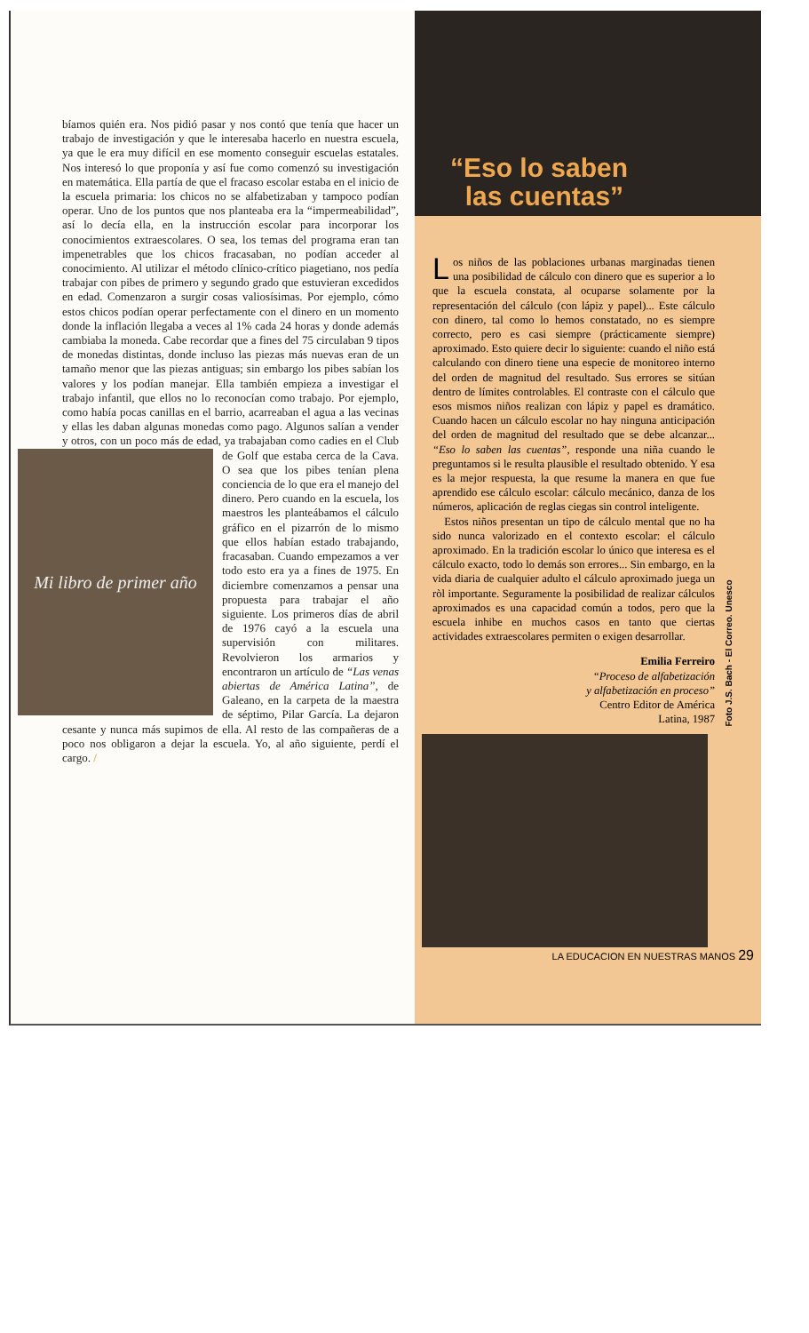bíamos quién era. Nos pidió pasar y nos contó que tenía que hacer un trabajo de investigación y que le interesaba hacerlo en nuestra escuela, ya que le era muy difícil en ese momento conseguir escuelas estatales. Nos interesó lo que proponía y así fue como comenzó su investigación en matemática. Ella partía de que el fracaso escolar estaba en el inicio de la escuela primaria: los chicos no se alfabetizaban y tampoco podían operar. Uno de los puntos que nos planteaba era la “impermeabilidad”, así lo decía ella, en la instrucción escolar para incorporar los conocimientos extraescolares. O sea, los temas del programa eran tan impenetrables que los chicos fracasaban, no podían acceder al conocimiento. Al utilizar el método clínico-crítico piagetiano, nos pedía trabajar con pibes de primero y segundo grado que estuvieran excedidos en edad. Comenzaron a surgir cosas valiosísimas. Por ejemplo, cómo estos chicos podían operar perfectamente con el dinero en un momento donde la inflación llegaba a veces al 1% cada 24 horas y donde además cambiaba la moneda. Cabe recordar que a fines del 75 circulaban 9 tipos de monedas distintas, donde incluso las piezas más nuevas eran de un tamaño menor que las piezas antiguas; sin embargo los pibes sabían los valores y los podían manejar. Ella también empieza a investigar el trabajo infantil, que ellos no lo reconocían como trabajo. Por ejemplo, como había pocas canillas en el barrio, acarreaban el agua a las vecinas y ellas les daban algunas monedas como pago. Algunos salían a vender y otros, con un poco más de edad, ya trabajaban como cadies en el Club de Golf que estaba cerca de la Cava.
Mi libro de primer año
O sea que los pibes tenían plena conciencia de lo que era el manejo del dinero. Pero cuando en la escuela, los maestros les planteábamos el cálculo gráfico en el pizarrón de lo mismo que ellos habían estado trabajando, fracasaban. Cuando empezamos a ver todo esto era ya a fines de 1975. En diciembre comenzamos a pensar una propuesta para trabajar el año siguiente. Los primeros días de abril de 1976 cayó a la escuela una supervisión con militares. Revolvieron los armarios y encontraron un artículo de “Las venas abiertas de América Latina”, de Galeano, en la carpeta de la maestra de séptimo, Pilar García. La dejaron cesante y nunca más supimos de ella. Al resto de las compañeras de a poco nos obligaron a dejar la escuela. Yo, al año siguiente, perdí el cargo. /
“Eso lo saben
las cuentas”
Los niños de las poblaciones urbanas marginadas tienen una posibilidad de cálculo con dinero que es superior a lo que la escuela constata, al ocuparse solamente por la representación del cálculo (con lápiz y papel)... Este cálculo con dinero, tal como lo hemos constatado, no es siempre correcto, pero es casi siempre (prácticamente siempre) aproximado. Esto quiere decir lo siguiente: cuando el niño está calculando con dinero tiene una especie de monitoreo interno del orden de magnitud del resultado. Sus errores se sitúan dentro de límites controlables. El contraste con el cálculo que esos mismos niños realizan con lápiz y papel es dramático. Cuando hacen un cálculo escolar no hay ninguna anticipación del orden de magnitud del resultado que se debe alcanzar... “Eso lo saben las cuentas”, responde una niña cuando le preguntamos si le resulta plausible el resultado obtenido. Y esa es la mejor respuesta, la que resume la manera en que fue aprendido ese cálculo escolar: cálculo mecánico, danza de los números, aplicación de reglas ciegas sin control inteligente.
Estos niños presentan un tipo de cálculo mental que no ha sido nunca valorizado en el contexto escolar: el cálculo aproximado. En la tradición escolar lo único que interesa es el cálculo exacto, todo lo demás son errores... Sin embargo, en la vida diaria de cualquier adulto el cálculo aproximado juega un ròl importante. Seguramente la posibilidad de realizar cálculos aproximados es una capacidad común a todos, pero que la escuela inhibe en muchos casos en tanto que ciertas actividades extraescolares permiten o exigen desarrollar.
Emilia Ferreiro
“Proceso de alfabetización
y alfabetización en proceso”
Centro Editor de América
Latina, 1987
Foto J.S. Bach - El Correo. Unesco
LA EDUCACION EN NUESTRAS MANOS 29